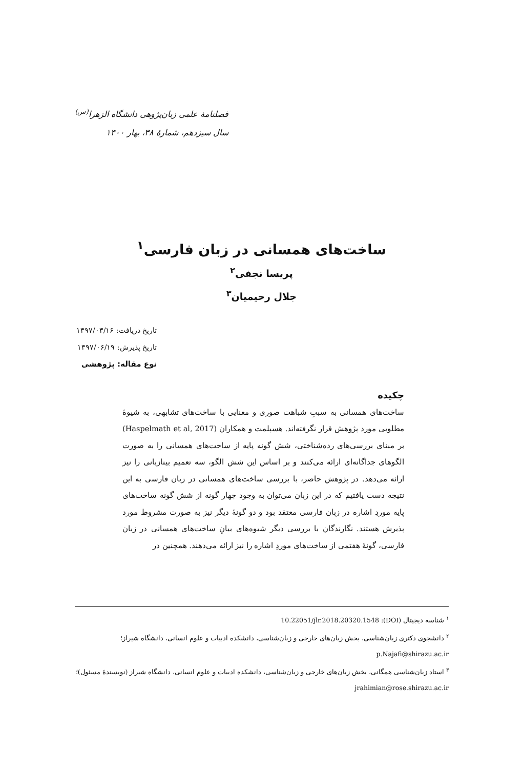فصلنامهٔ علمی زبان‌پژوهی دانشگاه الزهرا<sup>(س)</sup>
سال سیزدهم، شمارهٔ ۳۸، بهار ۱۴۰۰
ساخت‌های همسانی در زبان فارسی<sup>۱</sup>
پریسا نجفی<sup>۲</sup>
جلال رحیمیان<sup>۳</sup>
تاریخ دریافت: ۱۳۹۷/۰۳/۱۶
تاریخ پذیرش: ۱۳۹۷/۰۶/۱۹
نوع مقاله: پژوهشی
چکیده
ساخت‌های همسانی به سببِ شباهت صوری و معنایی با ساخت‌های تشابهی، به شیوهٔ مطلوبی مورد پژوهش قرار نگرفته‌اند. هسپلمت و همکاران (Haspelmath et al, 2017) بر مبنای بررسی‌های رده‌شناختی، شش گونه پایه از ساخت‌های همسانی را به صورت الگوهای جداگانه‌ای ارائه می‌کنند و بر اساس این شش الگو، سه تعمیم بینازبانی را نیز ارائه می‌دهد. در پژوهش حاضر، با بررسی ساخت‌های همسانی در زبان فارسی به این نتیجه دست یافتیم که در این زبان می‌توان به وجود چهار گونه از شش گونه ساخت‌های پایه موردِ اشاره در زبان فارسی معتقد بود و دو گونهٔ دیگر نیز به صورت مشروط مورد پذیرش هستند. نگارندگان با بررسی دیگر شیوه‌های بیانِ ساخت‌های همسانی در زبان فارسی، گونهٔ هفتمی از ساخت‌های موردِ اشاره را نیز ارائه می‌دهند. همچنین در
<sup>۱</sup> شناسه دیجیتال (DOI): 10.22051/jlr.2018.20320.1548
<sup>۲</sup> دانشجوی دکتری زبان‌شناسی، بخش زبان‌های خارجی و زبان‌شناسی، دانشکده ادبیات و علوم انسانی، دانشگاه شیراز؛ p.Najafi@shirazu.ac.ir
<sup>۳</sup> استاد زبان‌شناسی همگانی، بخش زبان‌های خارجی و زبان‌شناسی، دانشکده ادبیات و علوم انسانی، دانشگاه شیراز (نویسندهٔ مسئول)؛ jrahimian@rose.shirazu.ac.ir